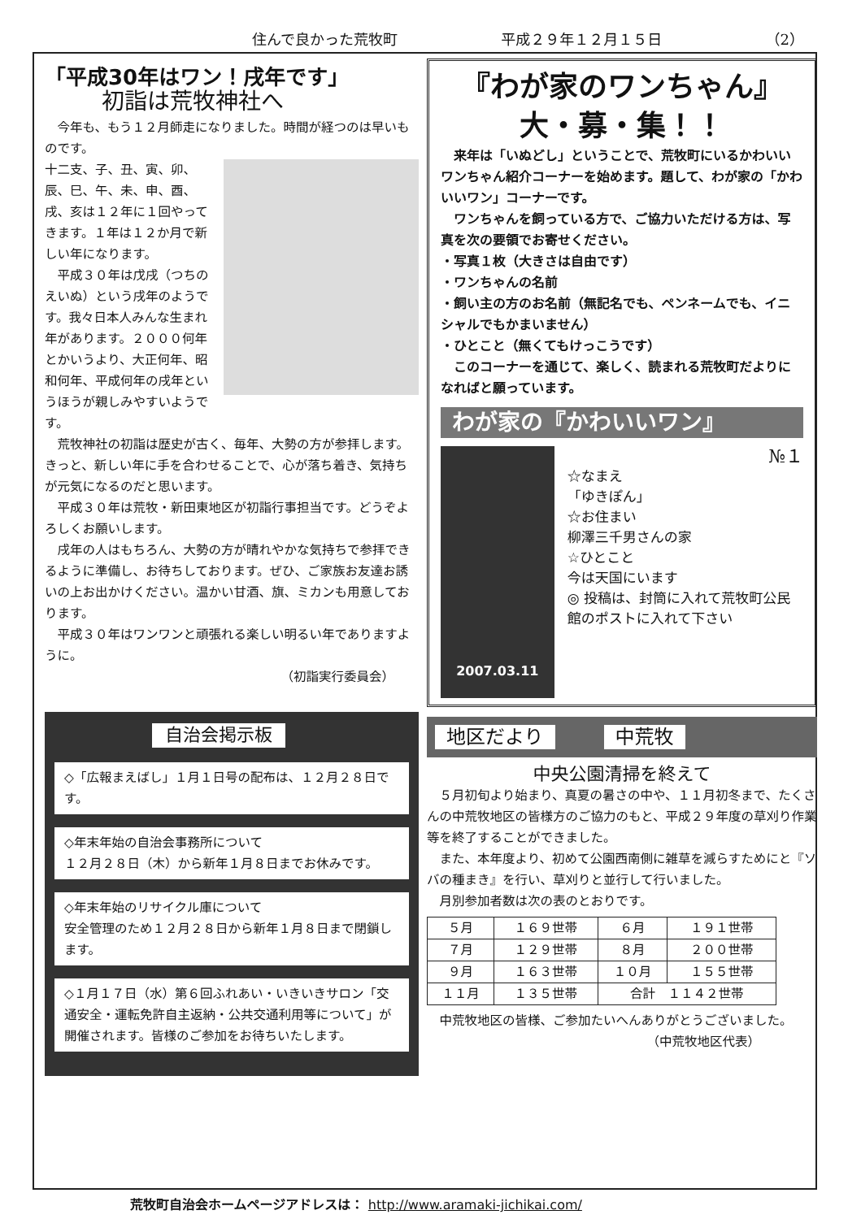住んで良かった荒牧町 平成２９年１２月１５日 （2）
「平成30年はワン！戌年です」
初詣は荒牧神社へ
今年も、もう１２月師走になりました。時間が経つのは早いものです。
十二支、子、丑、寅、卯、辰、巳、午、未、申、酉、戌、亥は１２年に１回やってきます。１年は１２か月で新しい年になります。
平成３０年は戊戌（つちのえいぬ）という戌年のようです。我々日本人みんな生まれ年があります。２０００何年とかいうより、大正何年、昭和何年、平成何年の戌年というほうが親しみやすいようです。
荒牧神社の初詣は歴史が古く、毎年、大勢の方が参拝します。きっと、新しい年に手を合わせることで、心が落ち着き、気持ちが元気になるのだと思います。
平成３０年は荒牧・新田東地区が初詣行事担当です。どうぞよろしくお願いします。
戌年の人はもちろん、大勢の方が晴れやかな気持ちで参拝できるように準備し、お待ちしております。ぜひ、ご家族お友達お誘いの上お出かけください。温かい甘酒、旗、ミカンも用意しております。
平成３０年はワンワンと頑張れる楽しい明るい年でありますように。
（初詣実行委員会）
自治会掲示板
◇「広報まえばし」１月１日号の配布は、１２月２８日です。
◇年末年始の自治会事務所について
１２月２８日（木）から新年１月８日までお休みです。
◇年末年始のリサイクル庫について
安全管理のため１２月２８日から新年１月８日まで閉鎖します。
◇１月１７日（水）第６回ふれあい・いきいきサロン「交通安全・運転免許自主返納・公共交通利用等について」が開催されます。皆様のご参加をお待ちいたします。
『わが家のワンちゃん』
大・募・集！！
来年は「いぬどし」ということで、荒牧町にいるかわいいワンちゃん紹介コーナーを始めます。題して、わが家の「かわいいワン」コーナーです。
ワンちゃんを飼っている方で、ご協力いただける方は、写真を次の要領でお寄せください。
・写真１枚（大きさは自由です）
・ワンちゃんの名前
・飼い主の方のお名前（無記名でも、ペンネームでも、イニシャルでもかまいません）
・ひとこと（無くてもけっこうです）
このコーナーを通じて、楽しく、読まれる荒牧町だよりになればと願っています。
わが家の『かわいいワン』
2007.03.11
№１
☆なまえ
「ゆきぽん」
☆お住まい
柳澤三千男さんの家
☆ひとこと
今は天国にいます
◎ 投稿は、封筒に入れて荒牧町公民館のポストに入れて下さい
地区だより 中荒牧
中央公園清掃を終えて
５月初旬より始まり、真夏の暑さの中や、１１月初冬まで、たくさんの中荒牧地区の皆様方のご協力のもと、平成２９年度の草刈り作業等を終了することができました。
また、本年度より、初めて公園西南側に雑草を減らすためにと『ソバの種まき』を行い、草刈りと並行して行いました。
月別参加者数は次の表のとおりです。
| ５月 | １６９世帯 | ６月 | １９１世帯 |
| ７月 | １２９世帯 | ８月 | ２００世帯 |
| ９月 | １６３世帯 | １０月 | １５５世帯 |
| １１月 | １３５世帯 | 合計 １１４２世帯 | |
中荒牧地区の皆様、ご参加たいへんありがとうございました。
（中荒牧地区代表）
荒牧町自治会ホームページアドレスは： http://www.aramaki-jichikai.com/